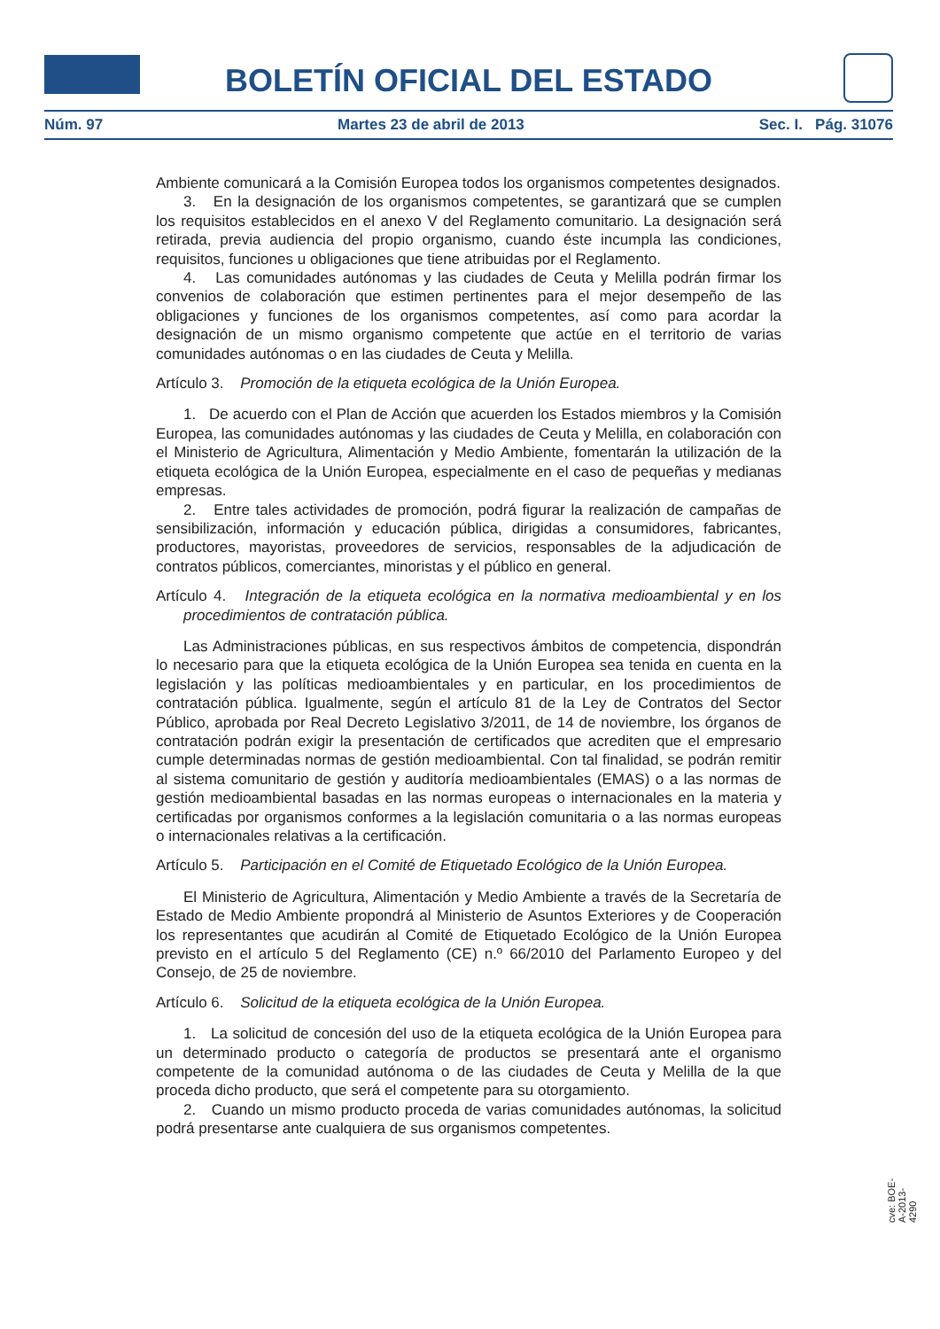BOLETÍN OFICIAL DEL ESTADO
Núm. 97 Martes 23 de abril de 2013 Sec. I. Pág. 31076
Ambiente comunicará a la Comisión Europea todos los organismos competentes designados.
3. En la designación de los organismos competentes, se garantizará que se cumplen los requisitos establecidos en el anexo V del Reglamento comunitario. La designación será retirada, previa audiencia del propio organismo, cuando éste incumpla las condiciones, requisitos, funciones u obligaciones que tiene atribuidas por el Reglamento.
4. Las comunidades autónomas y las ciudades de Ceuta y Melilla podrán firmar los convenios de colaboración que estimen pertinentes para el mejor desempeño de las obligaciones y funciones de los organismos competentes, así como para acordar la designación de un mismo organismo competente que actúe en el territorio de varias comunidades autónomas o en las ciudades de Ceuta y Melilla.
Artículo 3. Promoción de la etiqueta ecológica de la Unión Europea.
1. De acuerdo con el Plan de Acción que acuerden los Estados miembros y la Comisión Europea, las comunidades autónomas y las ciudades de Ceuta y Melilla, en colaboración con el Ministerio de Agricultura, Alimentación y Medio Ambiente, fomentarán la utilización de la etiqueta ecológica de la Unión Europea, especialmente en el caso de pequeñas y medianas empresas.
2. Entre tales actividades de promoción, podrá figurar la realización de campañas de sensibilización, información y educación pública, dirigidas a consumidores, fabricantes, productores, mayoristas, proveedores de servicios, responsables de la adjudicación de contratos públicos, comerciantes, minoristas y el público en general.
Artículo 4. Integración de la etiqueta ecológica en la normativa medioambiental y en los procedimientos de contratación pública.
Las Administraciones públicas, en sus respectivos ámbitos de competencia, dispondrán lo necesario para que la etiqueta ecológica de la Unión Europea sea tenida en cuenta en la legislación y las políticas medioambientales y en particular, en los procedimientos de contratación pública. Igualmente, según el artículo 81 de la Ley de Contratos del Sector Público, aprobada por Real Decreto Legislativo 3/2011, de 14 de noviembre, los órganos de contratación podrán exigir la presentación de certificados que acrediten que el empresario cumple determinadas normas de gestión medioambiental. Con tal finalidad, se podrán remitir al sistema comunitario de gestión y auditoría medioambientales (EMAS) o a las normas de gestión medioambiental basadas en las normas europeas o internacionales en la materia y certificadas por organismos conformes a la legislación comunitaria o a las normas europeas o internacionales relativas a la certificación.
Artículo 5. Participación en el Comité de Etiquetado Ecológico de la Unión Europea.
El Ministerio de Agricultura, Alimentación y Medio Ambiente a través de la Secretaría de Estado de Medio Ambiente propondrá al Ministerio de Asuntos Exteriores y de Cooperación los representantes que acudirán al Comité de Etiquetado Ecológico de la Unión Europea previsto en el artículo 5 del Reglamento (CE) n.º 66/2010 del Parlamento Europeo y del Consejo, de 25 de noviembre.
Artículo 6. Solicitud de la etiqueta ecológica de la Unión Europea.
1. La solicitud de concesión del uso de la etiqueta ecológica de la Unión Europea para un determinado producto o categoría de productos se presentará ante el organismo competente de la comunidad autónoma o de las ciudades de Ceuta y Melilla de la que proceda dicho producto, que será el competente para su otorgamiento.
2. Cuando un mismo producto proceda de varias comunidades autónomas, la solicitud podrá presentarse ante cualquiera de sus organismos competentes.
cve: BOE-A-2013-4290